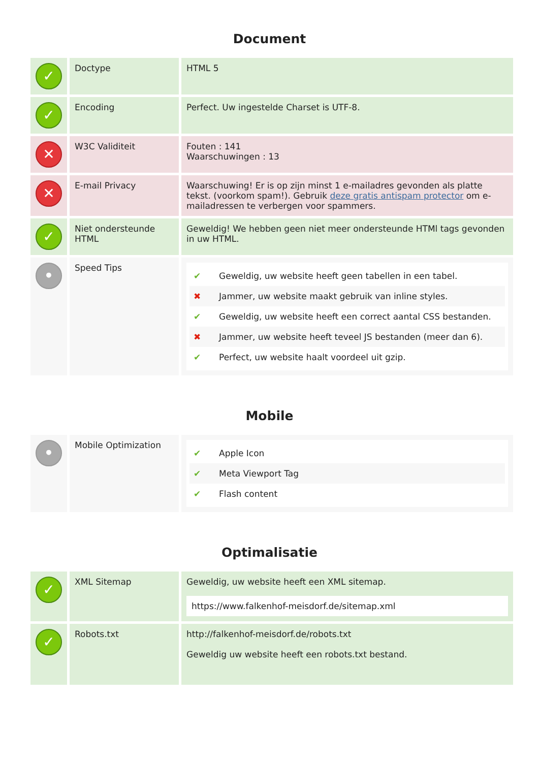Document
| ✓ | Doctype | HTML 5 |
| ✓ | Encoding | Perfect. Uw ingestelde Charset is UTF-8. |
| ✕ | W3C Validiteit | Fouten : 141 Waarschuwingen : 13 |
| ✕ | E-mail Privacy | Waarschuwing! Er is op zijn minst 1 e-mailadres gevonden als platte tekst. (voorkom spam!). Gebruik deze gratis antispam protector om e-mailadressen te verbergen voor spammers. |
| ✓ | Niet ondersteunde HTML | Geweldig! We hebben geen niet meer ondersteunde HTMl tags gevonden in uw HTML. |
| • | Speed Tips | ✔ Geweldig, uw website heeft geen tabellen in een tabel. ✖ Jammer, uw website maakt gebruik van inline styles. ✔ Geweldig, uw website heeft een correct aantal CSS bestanden. ✖ Jammer, uw website heeft teveel JS bestanden (meer dan 6). ✔ Perfect, uw website haalt voordeel uit gzip. |
Mobile
| • | Mobile Optimization | ✔ Apple Icon ✔ Meta Viewport Tag ✔ Flash content |
Optimalisatie
| ✓ | XML Sitemap | Geweldig, uw website heeft een XML sitemap. https://www.falkenhof-meisdorf.de/sitemap.xml |
| ✓ | Robots.txt | http://falkenhof-meisdorf.de/robots.txt Geweldig uw website heeft een robots.txt bestand. |